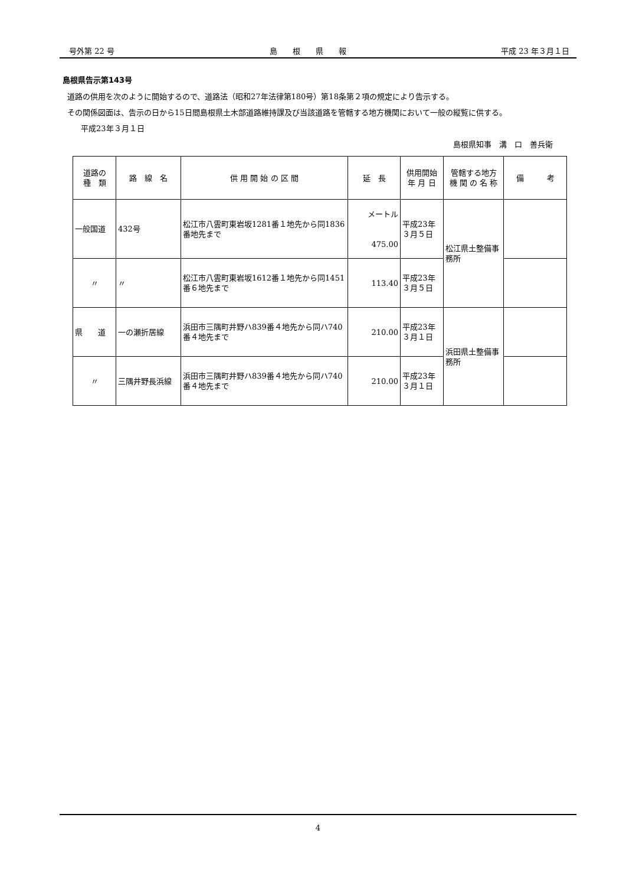号外第 22 号 島　　根　　県　　報 平成 23 年３月１日
島根県告示第143号
道路の供用を次のように開始するので、道路法（昭和27年法律第180号）第18条第２項の規定により告示する。
その関係図面は、告示の日から15日間島根県土木部道路維持課及び当該道路を管轄する地方機関において一般の縦覧に供する。
平成23年３月１日
島根県知事　溝　口　善兵衛
| 道路の 種 類 | 路 線 名 | 供 用 開 始 の 区 間 | 延 長 | 供用開始 年 月 日 | 管轄する地方 機 関 の 名 称 | 備 考 |
| --- | --- | --- | --- | --- | --- | --- |
| 一般国道 | 432号 | 松江市八雲町東岩坂1281番１地先から同1836番地先まで | メートル 475.00 | 平成23年 ３月５日 | 松江県土整備事務所 | |
| 〃 | 〃 | 松江市八雲町東岩坂1612番１地先から同1451番６地先まで | 113.40 | 平成23年 ３月５日 | | |
| 県 道 | 一の瀬折居線 | 浜田市三隅町井野ハ839番４地先から同ハ740番４地先まで | 210.00 | 平成23年 ３月１日 | 浜田県土整備事務所 | |
| 〃 | 三隅井野長浜線 | 浜田市三隅町井野ハ839番４地先から同ハ740番４地先まで | 210.00 | 平成23年 ３月１日 | | |
4